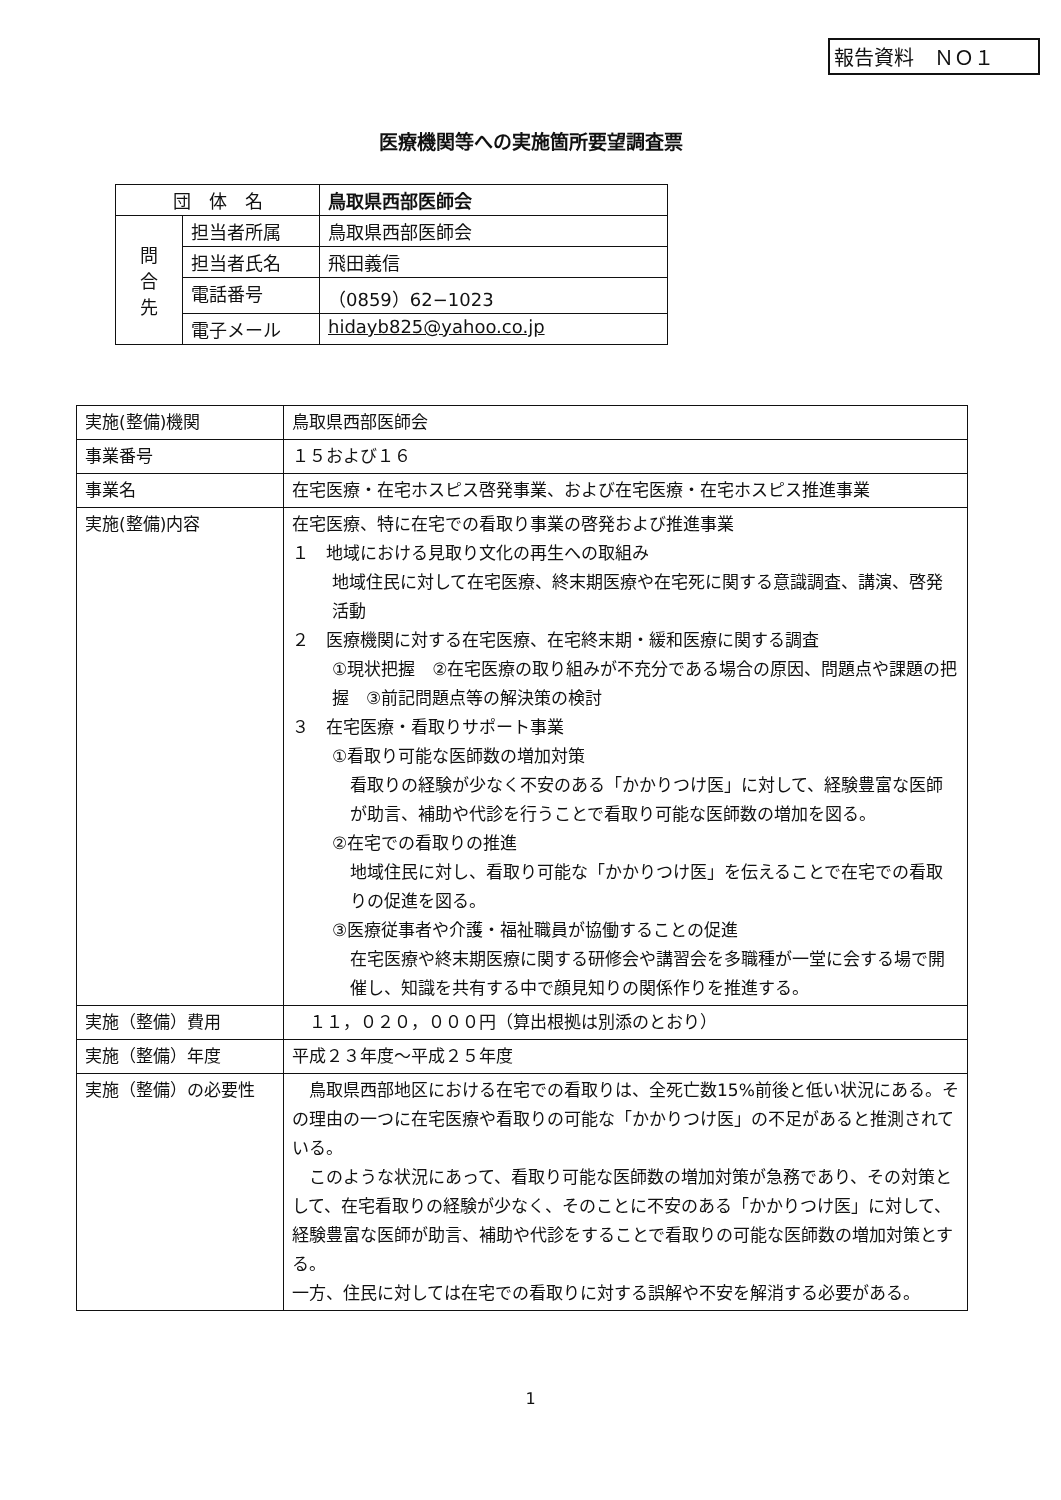報告資料　ＮＯ１
医療機関等への実施箇所要望調査票
| 団 体 名 | | 鳥取県西部医師会 |
| 問 合 先 | 担当者所属 | 鳥取県西部医師会 |
| | 担当者氏名 | 飛田義信 |
| | 電話番号 | （0859）62−1023 |
| | 電子メール | hidayb825@yahoo.co.jp |
| 実施(整備)機関 | 鳥取県西部医師会 |
| 事業番号 | １５および１６ |
| 事業名 | 在宅医療・在宅ホスピス啓発事業、および在宅医療・在宅ホスピス推進事業 |
| 実施(整備)内容 | 在宅医療、特に在宅での看取り事業の啓発および推進事業 １ 地域における見取り文化の再生への取組み 地域住民に対して在宅医療、終末期医療や在宅死に関する意識調査、講演、啓発活動 ２ 医療機関に対する在宅医療、在宅終末期・緩和医療に関する調査 ①現状把握 ②在宅医療の取り組みが不充分である場合の原因、問題点や課題の把握 ③前記問題点等の解決策の検討 ３ 在宅医療・看取りサポート事業 ①看取り可能な医師数の増加対策 看取りの経験が少なく不安のある「かかりつけ医」に対して、経験豊富な医師が助言、補助や代診を行うことで看取り可能な医師数の増加を図る。 ②在宅での看取りの推進 地域住民に対し、看取り可能な「かかりつけ医」を伝えることで在宅での看取りの促進を図る。 ③医療従事者や介護・福祉職員が協働することの促進 在宅医療や終末期医療に関する研修会や講習会を多職種が一堂に会する場で開催し、知識を共有する中で顔見知りの関係作りを推進する。 |
| 実施（整備）費用 | １１，０２０，０００円（算出根拠は別添のとおり） |
| 実施（整備）年度 | 平成２３年度〜平成２５年度 |
| 実施（整備）の必要性 | 鳥取県西部地区における在宅での看取りは、全死亡数15%前後と低い状況にある。その理由の一つに在宅医療や看取りの可能な「かかりつけ医」の不足があると推測されている。 このような状況にあって、看取り可能な医師数の増加対策が急務であり、その対策として、在宅看取りの経験が少なく、そのことに不安のある「かかりつけ医」に対して、経験豊富な医師が助言、補助や代診をすることで看取りの可能な医師数の増加対策とする。 一方、住民に対しては在宅での看取りに対する誤解や不安を解消する必要がある。 |
1